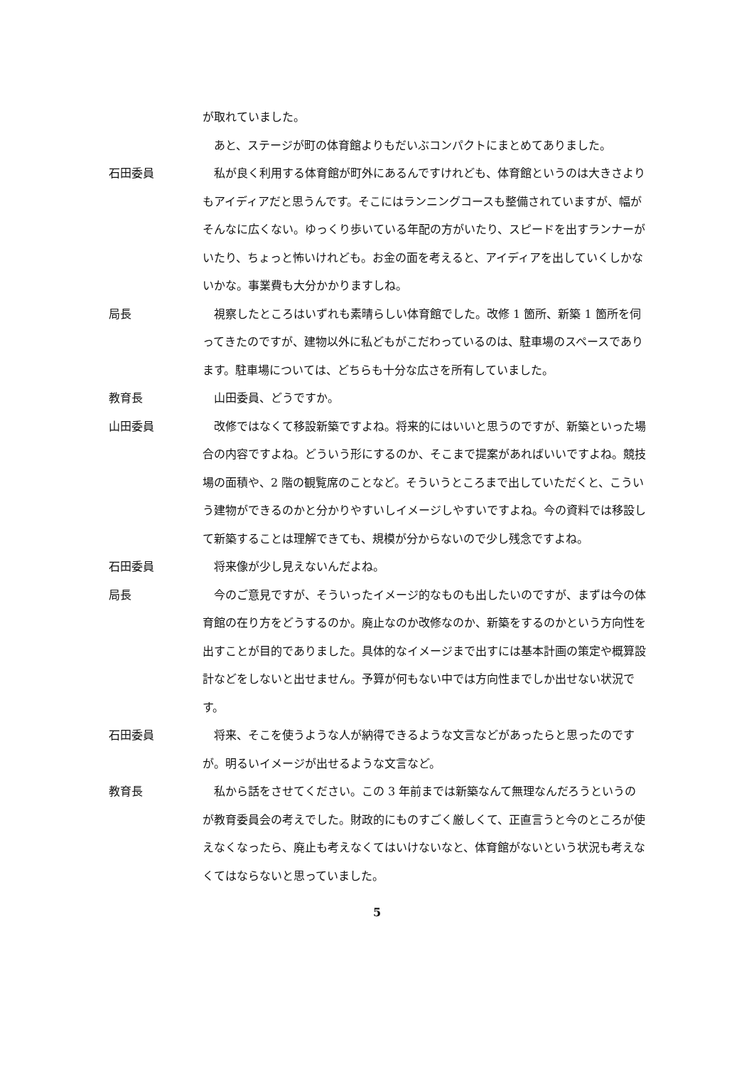が取れていました。
あと、ステージが町の体育館よりもだいぶコンパクトにまとめてありました。
石田委員 私が良く利用する体育館が町外にあるんですけれども、体育館というのは大きさよりもアイディアだと思うんです。そこにはランニングコースも整備されていますが、幅がそんなに広くない。ゆっくり歩いている年配の方がいたり、スピードを出すランナーがいたり、ちょっと怖いけれども。お金の面を考えると、アイディアを出していくしかないかな。事業費も大分かかりますしね。
局長 視察したところはいずれも素晴らしい体育館でした。改修 1 箇所、新築 1 箇所を伺ってきたのですが、建物以外に私どもがこだわっているのは、駐車場のスペースであります。駐車場については、どちらも十分な広さを所有していました。
教育長 山田委員、どうですか。
山田委員 改修ではなくて移設新築ですよね。将来的にはいいと思うのですが、新築といった場合の内容ですよね。どういう形にするのか、そこまで提案があればいいですよね。競技場の面積や、2 階の観覧席のことなど。そういうところまで出していただくと、こういう建物ができるのかと分かりやすいしイメージしやすいですよね。今の資料では移設して新築することは理解できても、規模が分からないので少し残念ですよね。
石田委員 将来像が少し見えないんだよね。
局長 今のご意見ですが、そういったイメージ的なものも出したいのですが、まずは今の体育館の在り方をどうするのか。廃止なのか改修なのか、新築をするのかという方向性を出すことが目的でありました。具体的なイメージまで出すには基本計画の策定や概算設計などをしないと出せません。予算が何もない中では方向性までしか出せない状況です。
石田委員 将来、そこを使うような人が納得できるような文言などがあったらと思ったのですが。明るいイメージが出せるような文言など。
教育長 私から話をさせてください。この 3 年前までは新築なんて無理なんだろうというのが教育委員会の考えでした。財政的にものすごく厳しくて、正直言うと今のところが使えなくなったら、廃止も考えなくてはいけないなと、体育館がないという状況も考えなくてはならないと思っていました。
5